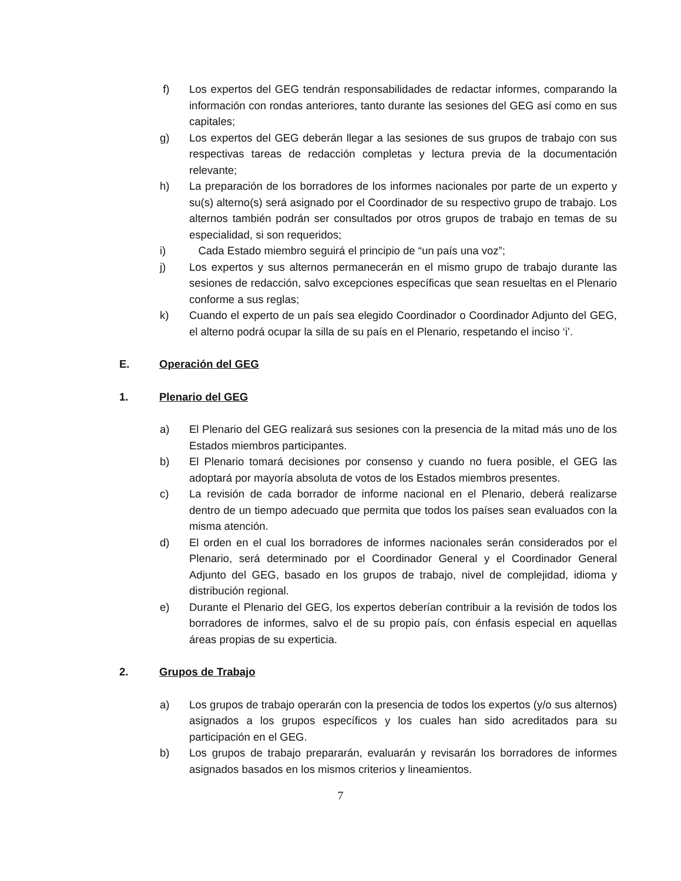f) Los expertos del GEG tendrán responsabilidades de redactar informes, comparando la información con rondas anteriores, tanto durante las sesiones del GEG así como en sus capitales;
g) Los expertos del GEG deberán llegar a las sesiones de sus grupos de trabajo con sus respectivas tareas de redacción completas y lectura previa de la documentación relevante;
h) La preparación de los borradores de los informes nacionales por parte de un experto y su(s) alterno(s) será asignado por el Coordinador de su respectivo grupo de trabajo. Los alternos también podrán ser consultados por otros grupos de trabajo en temas de su especialidad, si son requeridos;
i) Cada Estado miembro seguirá el principio de “un país una voz”;
j) Los expertos y sus alternos permanecerán en el mismo grupo de trabajo durante las sesiones de redacción, salvo excepciones específicas que sean resueltas en el Plenario conforme a sus reglas;
k) Cuando el experto de un país sea elegido Coordinador o Coordinador Adjunto del GEG, el alterno podrá ocupar la silla de su país en el Plenario, respetando el inciso ‘i’.
E. Operación del GEG
1. Plenario del GEG
a) El Plenario del GEG realizará sus sesiones con la presencia de la mitad más uno de los Estados miembros participantes.
b) El Plenario tomará decisiones por consenso y cuando no fuera posible, el GEG las adoptará por mayoría absoluta de votos de los Estados miembros presentes.
c) La revisión de cada borrador de informe nacional en el Plenario, deberá realizarse dentro de un tiempo adecuado que permita que todos los países sean evaluados con la misma atención.
d) El orden en el cual los borradores de informes nacionales serán considerados por el Plenario, será determinado por el Coordinador General y el Coordinador General Adjunto del GEG, basado en los grupos de trabajo, nivel de complejidad, idioma y distribución regional.
e) Durante el Plenario del GEG, los expertos deberían contribuir a la revisión de todos los borradores de informes, salvo el de su propio país, con énfasis especial en aquellas áreas propias de su experticia.
2. Grupos de Trabajo
a) Los grupos de trabajo operarán con la presencia de todos los expertos (y/o sus alternos) asignados a los grupos específicos y los cuales han sido acreditados para su participación en el GEG.
b) Los grupos de trabajo prepararán, evaluarán y revisarán los borradores de informes asignados basados en los mismos criterios y lineamientos.
7